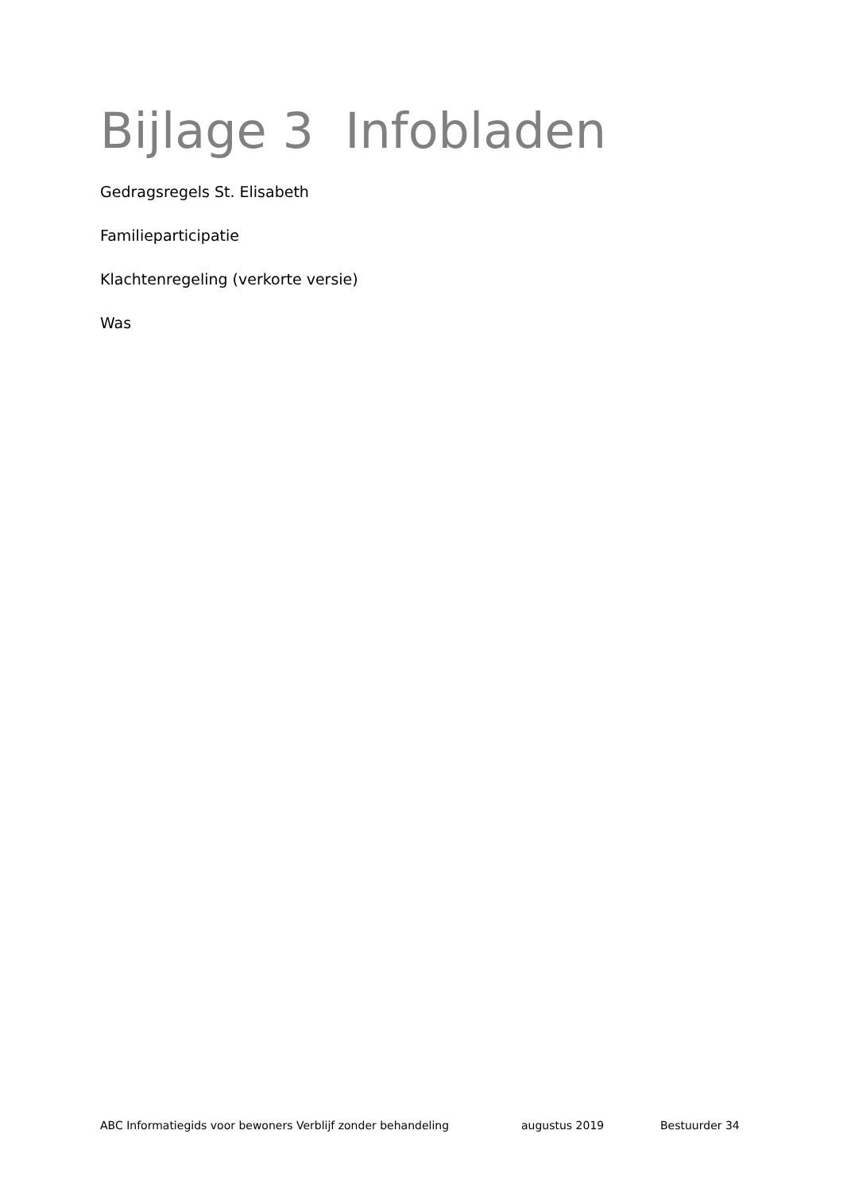Bijlage 3 Infobladen
Gedragsregels St. Elisabeth
Familieparticipatie
Klachtenregeling (verkorte versie)
Was
ABC Informatiegids voor bewoners Verblijf zonder behandeling augustus 2019 Bestuurder 34